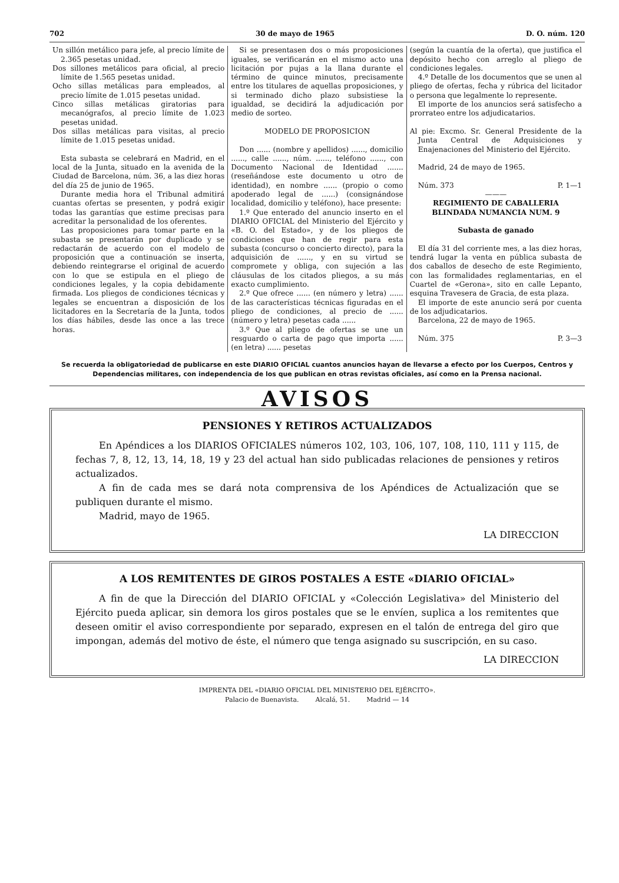702 30 de mayo de 1965 D. O. núm. 120
Un sillón metálico para jefe, al precio límite de 2.365 pesetas unidad.
Dos sillones metálicos para oficial, al precio límite de 1.565 pesetas unidad.
Ocho sillas metálicas para empleados, al precio límite de 1.015 pesetas unidad.
Cinco sillas metálicas giratorias para mecanógrafos, al precio límite de 1.023 pesetas unidad.
Dos sillas metálicas para visitas, al precio límite de 1.015 pesetas unidad.
Esta subasta se celebrará en Madrid, en el local de la Junta, situado en la avenida de la Ciudad de Barcelona, núm. 36, a las diez horas del día 25 de junio de 1965.
Durante media hora el Tribunal admitirá cuantas ofertas se presenten, y podrá exigir todas las garantías que estime precisas para acreditar la personalidad de los oferentes.
Las proposiciones para tomar parte en la subasta se presentarán por duplicado y se redactarán de acuerdo con el modelo de proposición que a continuación se inserta, debiendo reintegrarse el original de acuerdo con lo que se estipula en el pliego de condiciones legales, y la copia debidamente firmada. Los pliegos de condiciones técnicas y legales se encuentran a disposición de los licitadores en la Secretaría de la Junta, todos los días hábiles, desde las once a las trece horas.
Si se presentasen dos o más proposiciones iguales, se verificarán en el mismo acto una licitación por pujas a la llana durante el término de quince minutos, precisamente entre los titulares de aquellas proposiciones, y si terminado dicho plazo subsistiese la igualdad, se decidirá la adjudicación por medio de sorteo.
MODELO DE PROPOSICION
Don ...... (nombre y apellidos) ......, domicilio ......, calle ......, núm. ......, teléfono ......, con Documento Nacional de Identidad ....... (reseñándose este documento u otro de identidad), en nombre ...... (propio o como apoderado legal de ......) (consignándose localidad, domicilio y teléfono), hace presente:
1.º Que enterado del anuncio inserto en el DIARIO OFICIAL del Ministerio del Ejército y «B. O. del Estado», y de los pliegos de condiciones que han de regir para esta subasta (concurso o concierto directo), para la adquisición de ......, y en su virtud se compromete y obliga, con sujeción a las cláusulas de los citados pliegos, a su más exacto cumplimiento.
2.º Que ofrece ...... (en número y letra) ...... de las características técnicas figuradas en el pliego de condiciones, al precio de ...... (número y letra) pesetas cada ......
3.º Que al pliego de ofertas se une un resguardo o carta de pago que importa ...... (en letra) ...... pesetas
(según la cuantía de la oferta), que justifica el depósito hecho con arreglo al pliego de condiciones legales.
4.º Detalle de los documentos que se unen al pliego de ofertas, fecha y rúbrica del licitador o persona que legalmente lo represente.
El importe de los anuncios será satisfecho a prorrateo entre los adjudicatarios.
Al pie: Excmo. Sr. General Presidente de la Junta Central de Adquisiciones y Enajenaciones del Ministerio del Ejército.
Madrid, 24 de mayo de 1965.
Núm. 373 P. 1—1
———
REGIMIENTO DE CABALLERIA BLINDADA NUMANCIA NUM. 9
Subasta de ganado
El día 31 del corriente mes, a las diez horas, tendrá lugar la venta en pública subasta de dos caballos de desecho de este Regimiento, con las formalidades reglamentarias, en el Cuartel de «Gerona», sito en calle Lepanto, esquina Travesera de Gracia, de esta plaza.
El importe de este anuncio será por cuenta de los adjudicatarios.
Barcelona, 22 de mayo de 1965.
Núm. 375 P. 3—3
Se recuerda la obligatoriedad de publicarse en este DIARIO OFICIAL cuantos anuncios hayan de llevarse a efecto por los Cuerpos, Centros y Dependencias militares, con independencia de los que publican en otras revistas oficiales, así como en la Prensa nacional.
AVISOS
PENSIONES Y RETIROS ACTUALIZADOS
En Apéndices a los DIARIOS OFICIALES números 102, 103, 106, 107, 108, 110, 111 y 115, de fechas 7, 8, 12, 13, 14, 18, 19 y 23 del actual han sido publicadas relaciones de pensiones y retiros actualizados.
A fin de cada mes se dará nota comprensiva de los Apéndices de Actualización que se publiquen durante el mismo.
Madrid, mayo de 1965.
LA DIRECCION
A LOS REMITENTES DE GIROS POSTALES A ESTE «DIARIO OFICIAL»
A fin de que la Dirección del DIARIO OFICIAL y «Colección Legislativa» del Ministerio del Ejército pueda aplicar, sin demora los giros postales que se le envíen, suplica a los remitentes que deseen omitir el aviso correspondiente por separado, expresen en el talón de entrega del giro que impongan, además del motivo de éste, el número que tenga asignado su suscripción, en su caso.
LA DIRECCION
IMPRENTA DEL «DIARIO OFICIAL DEL MINISTERIO DEL EJÉRCITO».
Palacio de Buenavista. Alcalá, 51. Madrid — 14